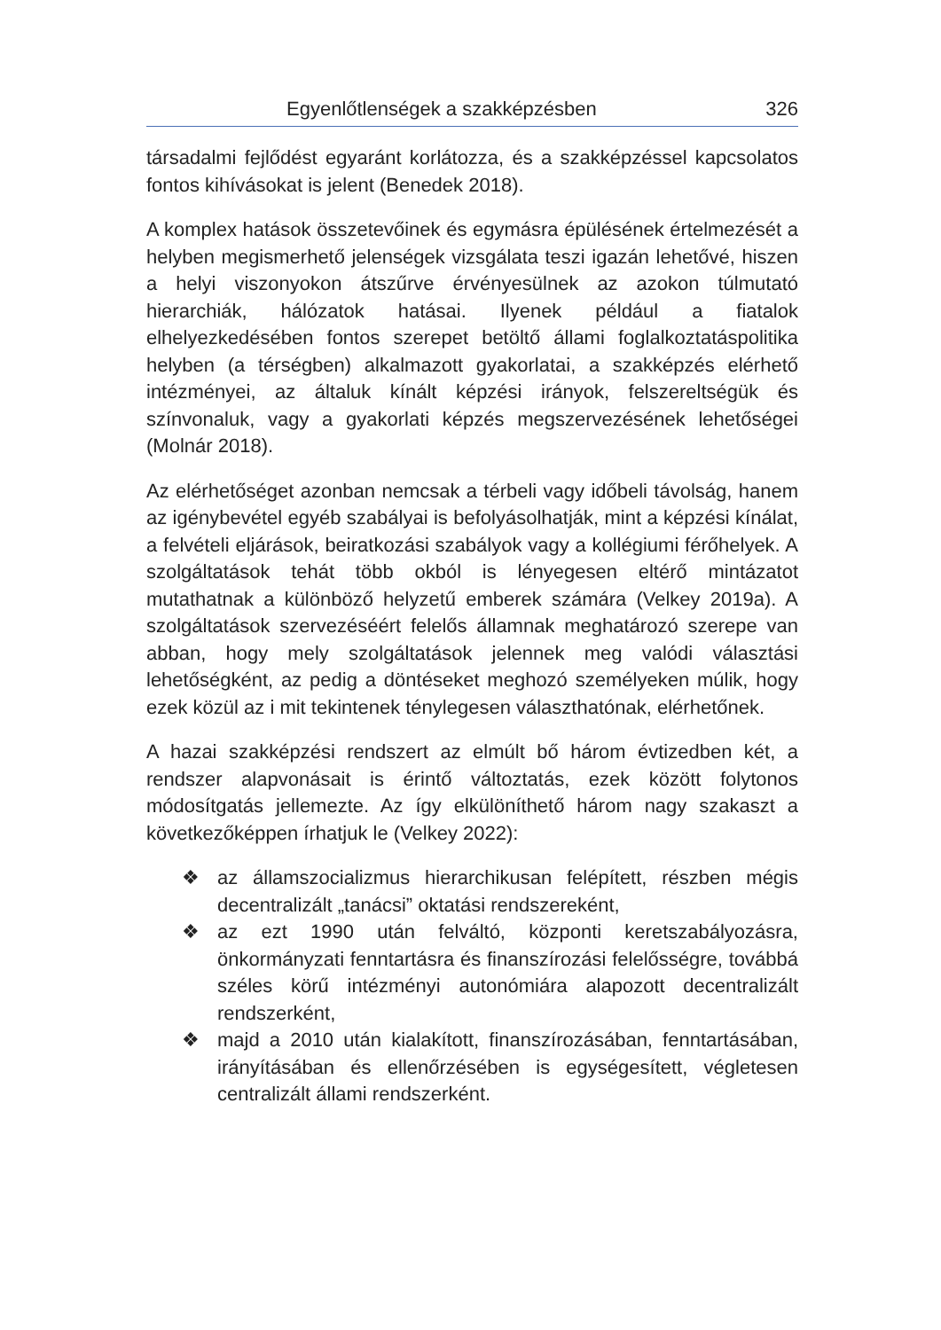Egyenlőtlenségek a szakképzésben 326
társadalmi fejlődést egyaránt korlátozza, és a szakképzéssel kapcsolatos fontos kihívásokat is jelent (Benedek 2018).
A komplex hatások összetevőinek és egymásra épülésének értelmezését a helyben megismerhető jelenségek vizsgálata teszi igazán lehetővé, hiszen a helyi viszonyokon átszűrve érvényesülnek az azokon túlmutató hierarchiák, hálózatok hatásai. Ilyenek például a fiatalok elhelyezkedésében fontos szerepet betöltő állami foglalkoztatáspolitika helyben (a térségben) alkalmazott gyakorlatai, a szakképzés elérhető intézményei, az általuk kínált képzési irányok, felszereltségük és színvonaluk, vagy a gyakorlati képzés megszervezésének lehetőségei (Molnár 2018).
Az elérhetőséget azonban nemcsak a térbeli vagy időbeli távolság, hanem az igénybevétel egyéb szabályai is befolyásolhatják, mint a képzési kínálat, a felvételi eljárások, beiratkozási szabályok vagy a kollégiumi férőhelyek. A szolgáltatások tehát több okból is lényegesen eltérő mintázatot mutathatnak a különböző helyzetű emberek számára (Velkey 2019a). A szolgáltatások szervezéséért felelős államnak meghatározó szerepe van abban, hogy mely szolgáltatások jelennek meg valódi választási lehetőségként, az pedig a döntéseket meghozó személyeken múlik, hogy ezek közül az i mit tekintenek ténylegesen választhatónak, elérhetőnek.
A hazai szakképzési rendszert az elmúlt bő három évtizedben két, a rendszer alapvonásait is érintő változtatás, ezek között folytonos módosítgatás jellemezte. Az így elkülöníthető három nagy szakaszt a következőképpen írhatjuk le (Velkey 2022):
❖ az államszocializmus hierarchikusan felépített, részben mégis decentralizált „tanácsi” oktatási rendszereként,
❖ az ezt 1990 után felváltó, központi keretszabályozásra, önkormányzati fenntartásra és finanszírozási felelősségre, továbbá széles körű intézményi autonómiára alapozott decentralizált rendszerként,
❖ majd a 2010 után kialakított, finanszírozásában, fenntartásában, irányításában és ellenőrzésében is egységesített, végletesen centralizált állami rendszerként.